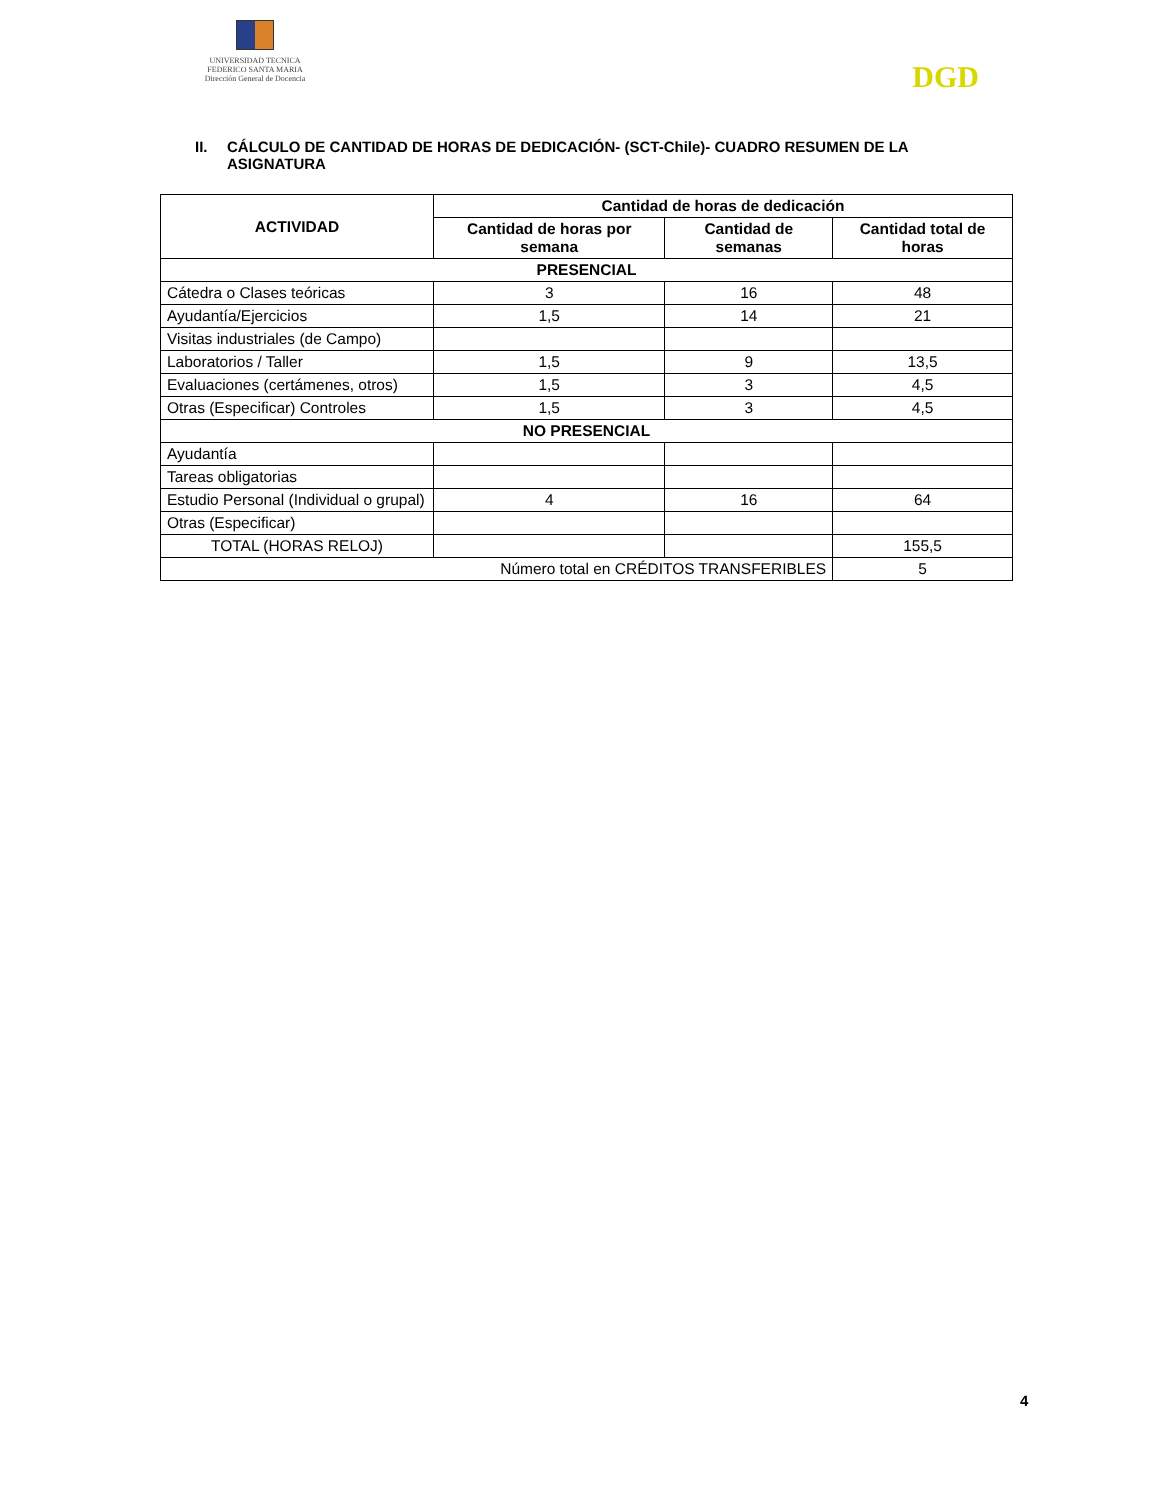UNIVERSIDAD TECNICA
FEDERICO SANTA MARIA
Dirección General de Docencia
DGD
II. CÁLCULO DE CANTIDAD DE HORAS DE DEDICACIÓN- (SCT-Chile)- CUADRO RESUMEN DE LA
ASIGNATURA
| ACTIVIDAD | Cantidad de horas de dedicación | | |
| --- | --- | --- | --- |
| | Cantidad de horas por semana | Cantidad de semanas | Cantidad total de horas |
| PRESENCIAL | | | |
| Cátedra o Clases teóricas | 3 | 16 | 48 |
| Ayudantía/Ejercicios | 1,5 | 14 | 21 |
| Visitas industriales (de Campo) | | | |
| Laboratorios / Taller | 1,5 | 9 | 13,5 |
| Evaluaciones (certámenes, otros) | 1,5 | 3 | 4,5 |
| Otras (Especificar) Controles | 1,5 | 3 | 4,5 |
| NO PRESENCIAL | | | |
| Ayudantía | | | |
| Tareas obligatorias | | | |
| Estudio Personal (Individual o grupal) | 4 | 16 | 64 |
| Otras (Especificar) | | | |
| TOTAL (HORAS RELOJ) | | | 155,5 |
| Número total en CRÉDITOS TRANSFERIBLES | | | 5 |
4